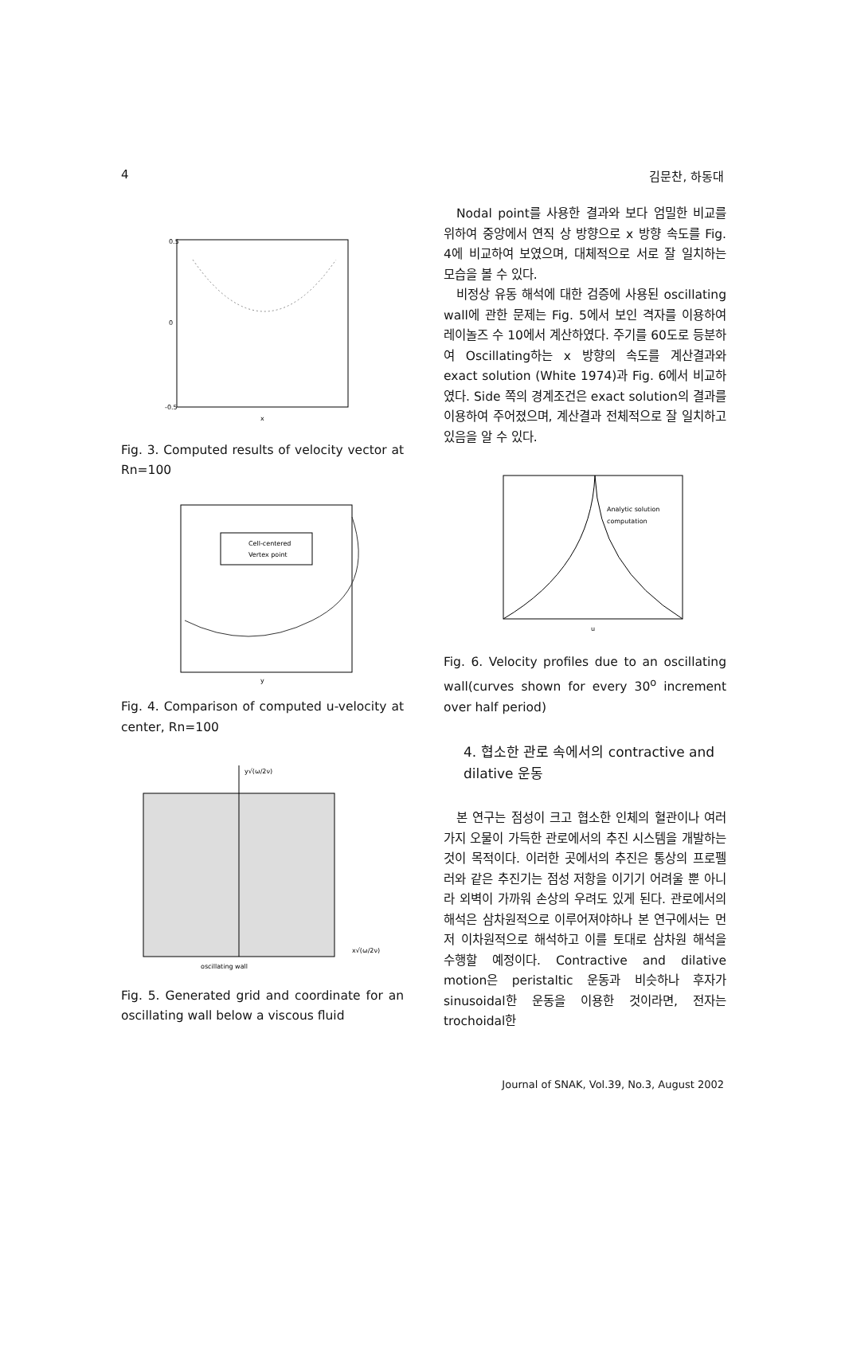4 김문찬, 하동대
0.5
0
-0.5
x
Fig. 3. Computed results of velocity vector at Rn=100
Cell-centered
Vertex point
y
Fig. 4. Comparison of computed u-velocity at center, Rn=100
y√(ω/2ν)
x√(ω/2ν)
oscillating wall
Fig. 5. Generated grid and coordinate for an oscillating wall below a viscous fluid
Nodal point를 사용한 결과와 보다 엄밀한 비교를 위하여 중앙에서 연직 상 방향으로 x 방향 속도를 Fig. 4에 비교하여 보였으며, 대체적으로 서로 잘 일치하는 모습을 볼 수 있다.
비정상 유동 해석에 대한 검증에 사용된 oscillating wall에 관한 문제는 Fig. 5에서 보인 격자를 이용하여 레이놀즈 수 10에서 계산하였다. 주기를 60도로 등분하여 Oscillating하는 x 방향의 속도를 계산결과와 exact solution (White 1974)과 Fig. 6에서 비교하였다. Side 쪽의 경계조건은 exact solution의 결과를 이용하여 주어졌으며, 계산결과 전체적으로 잘 일치하고 있음을 알 수 있다.
Analytic solution
computation
u
Fig. 6. Velocity profiles due to an oscillating wall(curves shown for every 30<sup>o</sup> increment over half period)
4. 협소한 관로 속에서의 contractive and dilative 운동
본 연구는 점성이 크고 협소한 인체의 혈관이나 여러 가지 오물이 가득한 관로에서의 추진 시스템을 개발하는 것이 목적이다. 이러한 곳에서의 추진은 통상의 프로펠러와 같은 추진기는 점성 저항을 이기기 어려울 뿐 아니라 외벽이 가까워 손상의 우려도 있게 된다. 관로에서의 해석은 삼차원적으로 이루어져야하나 본 연구에서는 먼저 이차원적으로 해석하고 이를 토대로 삼차원 해석을 수행할 예정이다. Contractive and dilative motion은 peristaltic 운동과 비슷하나 후자가 sinusoidal한 운동을 이용한 것이라면, 전자는 trochoidal한
Journal of SNAK, Vol.39, No.3, August 2002